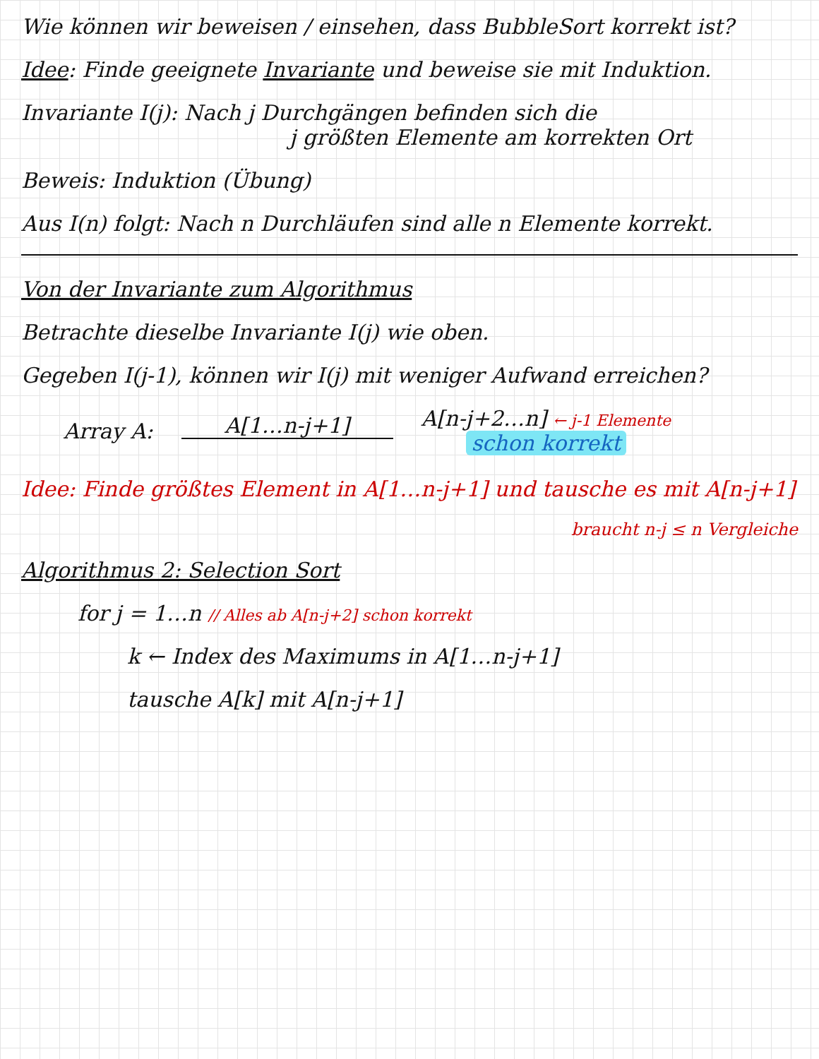Wie können wir beweisen / einsehen, dass BubbleSort korrekt ist?
Idee: Finde geeignete Invariante und beweise sie mit Induktion.
Invariante I(j): Nach j Durchgängen befinden sich die
j größten Elemente am korrekten Ort
Beweis: Induktion (Übung)
Aus I(n) folgt: Nach n Durchläufen sind alle n Elemente korrekt.
Von der Invariante zum Algorithmus
Betrachte dieselbe Invariante I(j) wie oben.
Gegeben I(j-1), können wir I(j) mit weniger Aufwand erreichen?
Array A: A[1…n-j+1]
A[n-j+2…n] ← j-1 Elemente
schon korrekt
Idee: Finde größtes Element in A[1…n-j+1] und tausche es mit A[n-j+1]
braucht n-j ≤ n Vergleiche
Algorithmus 2: Selection Sort
for j = 1…n // Alles ab A[n-j+2] schon korrekt
k ← Index des Maximums in A[1…n-j+1]
tausche A[k] mit A[n-j+1]